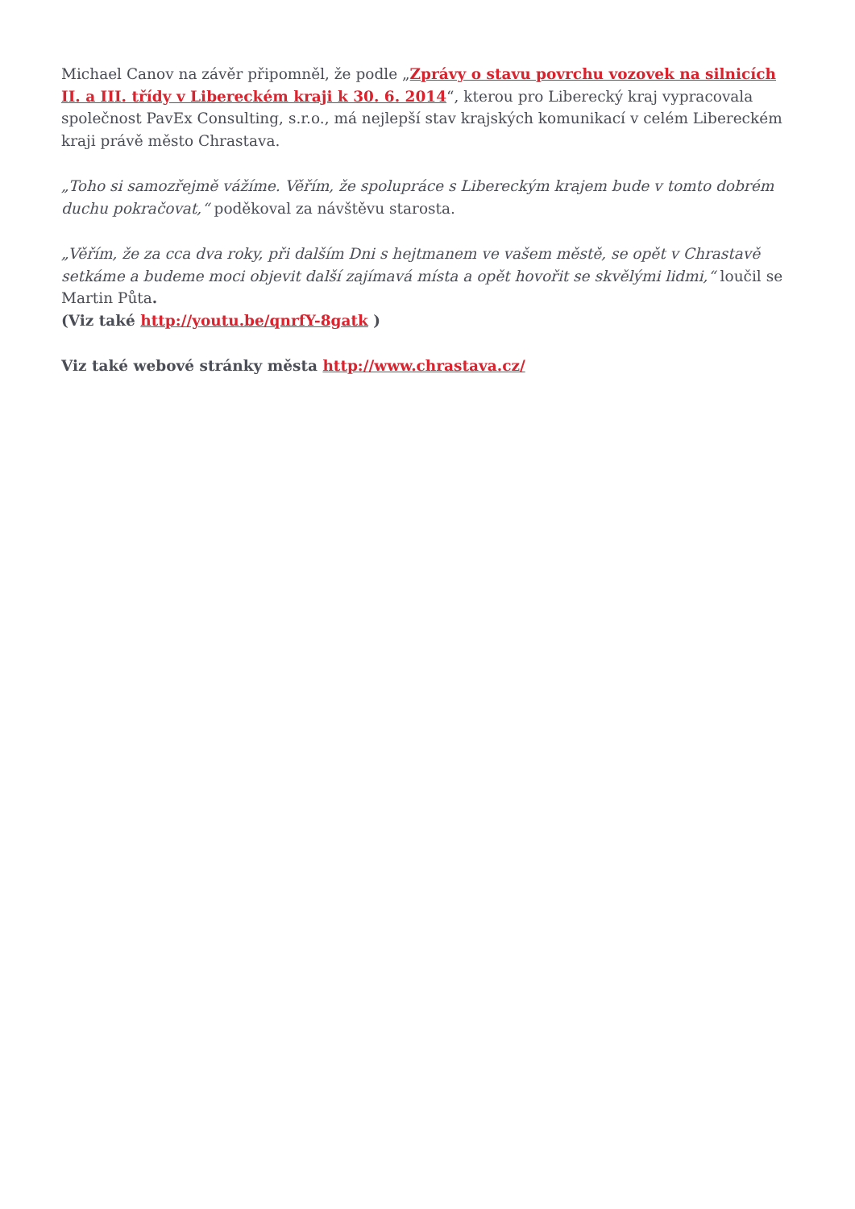Michael Canov na závěr připomněl, že podle „Zprávy o stavu povrchu vozovek na silnicích II. a III. třídy v Libereckém kraji k 30. 6. 2014“, kterou pro Liberecký kraj vypracovala společnost PavEx Consulting, s.r.o., má nejlepší stav krajských komunikací v celém Libereckém kraji právě město Chrastava.
„Toho si samozřejmě vážíme. Věřím, že spolupráce s Libereckým krajem bude v tomto dobrém duchu pokračovat,“ poděkoval za návštěvu starosta.
„Věřím, že za cca dva roky, při dalším Dni s hejtmanem ve vašem městě, se opět v Chrastavě setkáme a budeme moci objevit další zajímavá místa a opět hovořit se skvělými lidmi,“ loučil se Martin Půta.
(Viz také http://youtu.be/qnrfY-8gatk )
Viz také webové stránky města http://www.chrastava.cz/